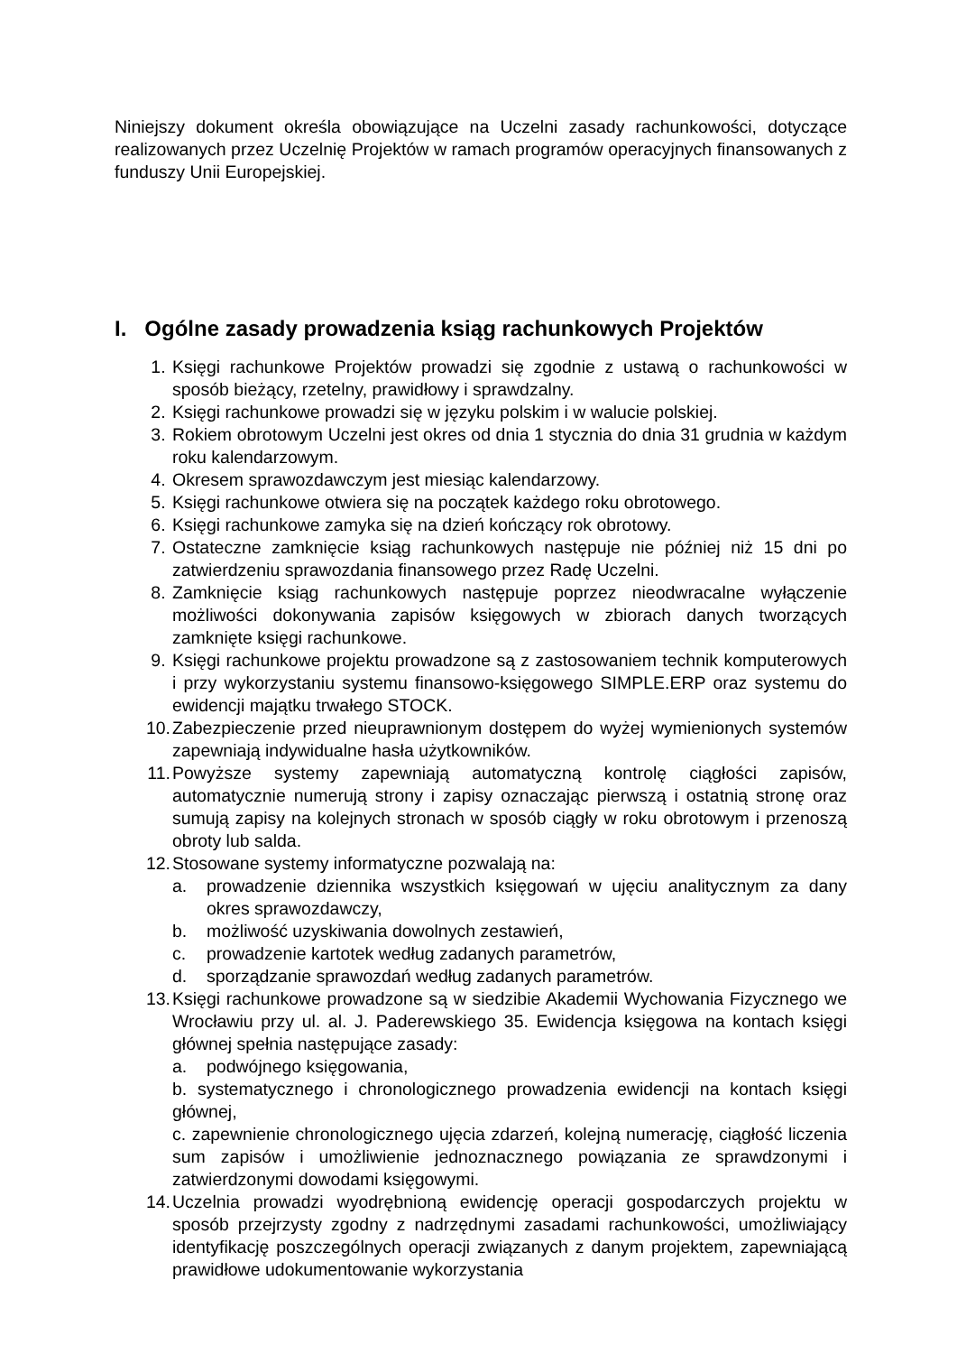Niniejszy dokument określa obowiązujące na Uczelni zasady rachunkowości, dotyczące realizowanych przez Uczelnię Projektów w ramach programów operacyjnych finansowanych z funduszy Unii Europejskiej.
I. Ogólne zasady prowadzenia ksiąg rachunkowych Projektów
1. Księgi rachunkowe Projektów prowadzi się zgodnie z ustawą o rachunkowości w sposób bieżący, rzetelny, prawidłowy i sprawdzalny.
2. Księgi rachunkowe prowadzi się w języku polskim i w walucie polskiej.
3. Rokiem obrotowym Uczelni jest okres od dnia 1 stycznia do dnia 31 grudnia w każdym roku kalendarzowym.
4. Okresem sprawozdawczym jest miesiąc kalendarzowy.
5. Księgi rachunkowe otwiera się na początek każdego roku obrotowego.
6. Księgi rachunkowe zamyka się na dzień kończący rok obrotowy.
7. Ostateczne zamknięcie ksiąg rachunkowych następuje nie później niż 15 dni po zatwierdzeniu sprawozdania finansowego przez Radę Uczelni.
8. Zamknięcie ksiąg rachunkowych następuje poprzez nieodwracalne wyłączenie możliwości dokonywania zapisów księgowych w zbiorach danych tworzących zamknięte księgi rachunkowe.
9. Księgi rachunkowe projektu prowadzone są z zastosowaniem technik komputerowych i przy wykorzystaniu systemu finansowo-księgowego SIMPLE.ERP oraz systemu do ewidencji majątku trwałego STOCK.
10. Zabezpieczenie przed nieuprawnionym dostępem do wyżej wymienionych systemów zapewniają indywidualne hasła użytkowników.
11. Powyższe systemy zapewniają automatyczną kontrolę ciągłości zapisów, automatycznie numerują strony i zapisy oznaczając pierwszą i ostatnią stronę oraz sumują zapisy na kolejnych stronach w sposób ciągły w roku obrotowym i przenoszą obroty lub salda.
12. Stosowane systemy informatyczne pozwalają na:
a. prowadzenie dziennika wszystkich księgowań w ujęciu analitycznym za dany okres sprawozdawczy,
b. możliwość uzyskiwania dowolnych zestawień,
c. prowadzenie kartotek według zadanych parametrów,
d. sporządzanie sprawozdań według zadanych parametrów.
13. Księgi rachunkowe prowadzone są w siedzibie Akademii Wychowania Fizycznego we Wrocławiu przy ul. al. J. Paderewskiego 35. Ewidencja księgowa na kontach księgi głównej spełnia następujące zasady:
a. podwójnego księgowania,
b. systematycznego i chronologicznego prowadzenia ewidencji na kontach księgi głównej,
c. zapewnienie chronologicznego ujęcia zdarzeń, kolejną numerację, ciągłość liczenia sum zapisów i umożliwienie jednoznacznego powiązania ze sprawdzonymi i zatwierdzonymi dowodami księgowymi.
14. Uczelnia prowadzi wyodrębnioną ewidencję operacji gospodarczych projektu w sposób przejrzysty zgodny z nadrzędnymi zasadami rachunkowości, umożliwiający identyfikację poszczególnych operacji związanych z danym projektem, zapewniającą prawidłowe udokumentowanie wykorzystania